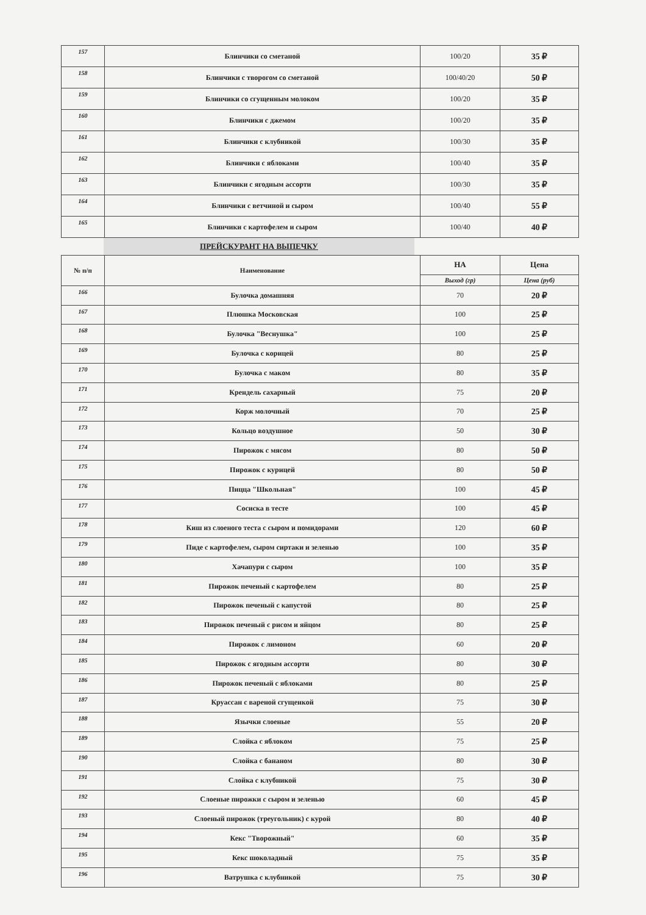| 157 | Блинчики со сметаной | 100/20 | 35 ₽ |
| 158 | Блинчики с творогом со сметаной | 100/40/20 | 50 ₽ |
| 159 | Блинчики со сгущенным молоком | 100/20 | 35 ₽ |
| 160 | Блинчики с джемом | 100/20 | 35 ₽ |
| 161 | Блинчики с клубникой | 100/30 | 35 ₽ |
| 162 | Блинчики с яблоками | 100/40 | 35 ₽ |
| 163 | Блинчики с ягодным ассорти | 100/30 | 35 ₽ |
| 164 | Блинчики с ветчиной и сыром | 100/40 | 55 ₽ |
| 165 | Блинчики с картофелем и сыром | 100/40 | 40 ₽ |
ПРЕЙСКУРАНТ НА ВЫПЕЧКУ
| № п/п | Наименование | НА | Цена |
| --- | --- | --- | --- |
| | | Выход (гр) | Цена (руб) |
| 166 | Булочка домашняя | 70 | 20 ₽ |
| 167 | Плюшка Московская | 100 | 25 ₽ |
| 168 | Булочка "Веснушка" | 100 | 25 ₽ |
| 169 | Булочка с корицей | 80 | 25 ₽ |
| 170 | Булочка с маком | 80 | 35 ₽ |
| 171 | Крендель сахарный | 75 | 20 ₽ |
| 172 | Корж молочный | 70 | 25 ₽ |
| 173 | Кольцо воздушное | 50 | 30 ₽ |
| 174 | Пирожок с мясом | 80 | 50 ₽ |
| 175 | Пирожок с курицей | 80 | 50 ₽ |
| 176 | Пицца "Школьная" | 100 | 45 ₽ |
| 177 | Сосиска в тесте | 100 | 45 ₽ |
| 178 | Киш из слоеного теста с сыром и помидорами | 120 | 60 ₽ |
| 179 | Пиде с картофелем, сыром сиртаки и зеленью | 100 | 35 ₽ |
| 180 | Хачапури с сыром | 100 | 35 ₽ |
| 181 | Пирожок печеный с картофелем | 80 | 25 ₽ |
| 182 | Пирожок печеный с капустой | 80 | 25 ₽ |
| 183 | Пирожок печеный с рисом и яйцом | 80 | 25 ₽ |
| 184 | Пирожок с лимоном | 60 | 20 ₽ |
| 185 | Пирожок с ягодным ассорти | 80 | 30 ₽ |
| 186 | Пирожок печеный с яблоками | 80 | 25 ₽ |
| 187 | Круассан с вареной сгущенкой | 75 | 30 ₽ |
| 188 | Язычки слоеные | 55 | 20 ₽ |
| 189 | Слойка с яблоком | 75 | 25 ₽ |
| 190 | Слойка с бананом | 80 | 30 ₽ |
| 191 | Слойка с клубникой | 75 | 30 ₽ |
| 192 | Слоеные пирожки с сыром и зеленью | 60 | 45 ₽ |
| 193 | Слоеный пирожок (треугольник) с курой | 80 | 40 ₽ |
| 194 | Кекс "Творожный" | 60 | 35 ₽ |
| 195 | Кекс шоколадный | 75 | 35 ₽ |
| 196 | Ватрушка с клубникой | 75 | 30 ₽ |